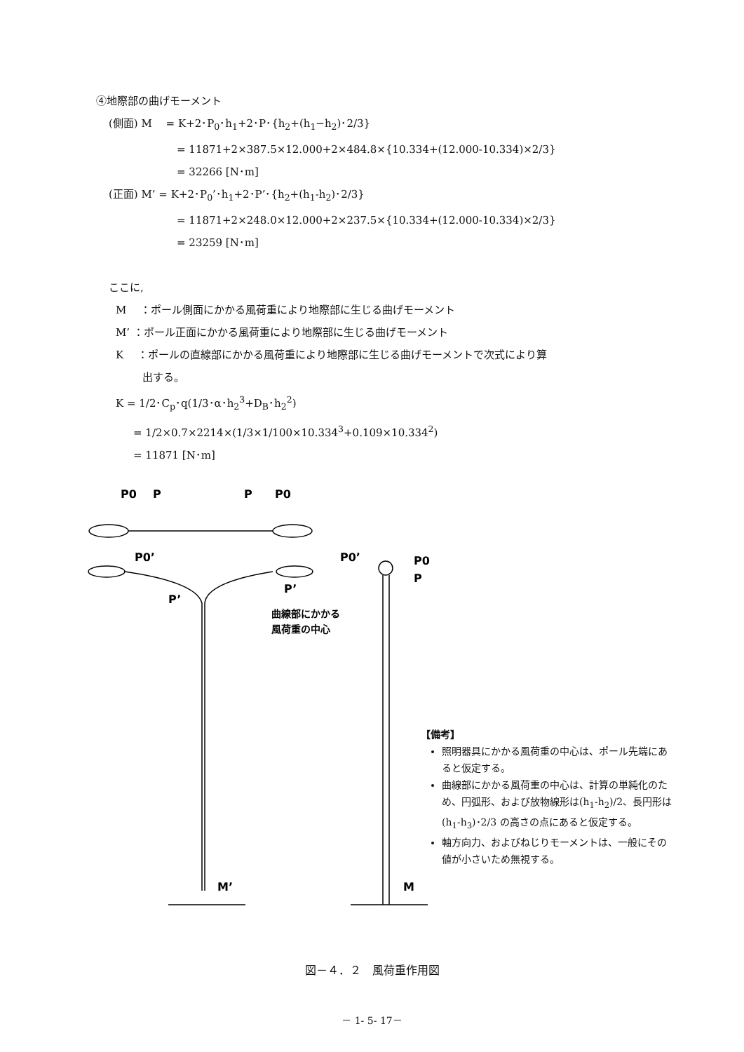④地際部の曲げモーメント
(側面) M　 = K+2･P<sub>0</sub>･h<sub>1</sub>+2･P･{h<sub>2</sub>+(h<sub>1</sub>−h<sub>2</sub>)･2/3}
= 11871+2×387.5×12.000+2×484.8×{10.334+(12.000-10.334)×2/3}
= 32266 [N･m]
(正面) M’ = K+2･P<sub>0</sub>’･h<sub>1</sub>+2･P’･{h<sub>2</sub>+(h<sub>1</sub>-h<sub>2</sub>)･2/3}
= 11871+2×248.0×12.000+2×237.5×{10.334+(12.000-10.334)×2/3}
= 23259 [N･m]
ここに,
M　 ：ポール側面にかかる風荷重により地際部に生じる曲げモーメント
M’ ：ポール正面にかかる風荷重により地際部に生じる曲げモーメント
K　 ：ポールの直線部にかかる風荷重により地際部に生じる曲げモーメントで次式により算
出する。
K = 1/2･C<sub>p</sub>･q(1/3･α･h<sub>2</sub><sup>3</sup>+D<sub>B</sub>･h<sub>2</sub><sup>2</sup>)
= 1/2×0.7×2214×(1/3×1/100×10.334<sup>3</sup>+0.109×10.334<sup>2</sup>)
= 11871 [N･m]
P0
P
P
P0
P0’
P0’
P’
P’
P0
P
M’
M
曲線部にかかる
風荷重の中心
【備考】
照明器具にかかる風荷重の中心は、ポール先端にあると仮定する。
曲線部にかかる風荷重の中心は、計算の単純化のため、円弧形、および放物線形は(h<sub>1</sub>-h<sub>2</sub>)/2、長円形は(h<sub>1</sub>-h<sub>3</sub>)･2/3 の高さの点にあると仮定する。
軸方向力、およびねじりモーメントは、一般にその値が小さいため無視する。
図－４．２　風荷重作用図
－ 1- 5- 17－